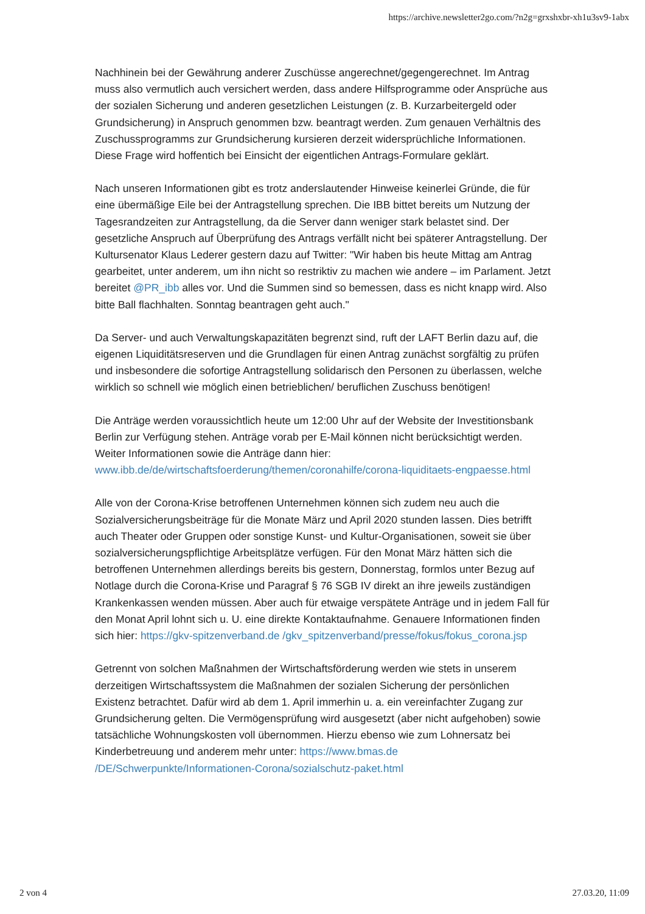https://archive.newsletter2go.com/?n2g=grxshxbr-xh1u3sv9-1abx
Nachhinein bei der Gewährung anderer Zuschüsse angerechnet/gegengerechnet. Im Antrag muss also vermutlich auch versichert werden, dass andere Hilfsprogramme oder Ansprüche aus der sozialen Sicherung und anderen gesetzlichen Leistungen (z. B. Kurzarbeitergeld oder Grundsicherung) in Anspruch genommen bzw. beantragt werden. Zum genauen Verhältnis des Zuschussprogramms zur Grundsicherung kursieren derzeit widersprüchliche Informationen. Diese Frage wird hoffentich bei Einsicht der eigentlichen Antrags-Formulare geklärt.
Nach unseren Informationen gibt es trotz anderslautender Hinweise keinerlei Gründe, die für eine übermäßige Eile bei der Antragstellung sprechen. Die IBB bittet bereits um Nutzung der Tagesrandzeiten zur Antragstellung, da die Server dann weniger stark belastet sind. Der gesetzliche Anspruch auf Überprüfung des Antrags verfällt nicht bei späterer Antragstellung. Der Kultursenator Klaus Lederer gestern dazu auf Twitter: "Wir haben bis heute Mittag am Antrag gearbeitet, unter anderem, um ihn nicht so restriktiv zu machen wie andere – im Parlament. Jetzt bereitet @PR_ibb alles vor. Und die Summen sind so bemessen, dass es nicht knapp wird. Also bitte Ball flachhalten. Sonntag beantragen geht auch."
Da Server- und auch Verwaltungskapazitäten begrenzt sind, ruft der LAFT Berlin dazu auf, die eigenen Liquiditätsreserven und die Grundlagen für einen Antrag zunächst sorgfältig zu prüfen und insbesondere die sofortige Antragstellung solidarisch den Personen zu überlassen, welche wirklich so schnell wie möglich einen betrieblichen/ beruflichen Zuschuss benötigen!
Die Anträge werden voraussichtlich heute um 12:00 Uhr auf der Website der Investitionsbank Berlin zur Verfügung stehen. Anträge vorab per E-Mail können nicht berücksichtigt werden. Weiter Informationen sowie die Anträge dann hier: www.ibb.de/de/wirtschaftsfoerderung/themen/coronahilfe/corona-liquiditaets-engpaesse.html
Alle von der Corona-Krise betroffenen Unternehmen können sich zudem neu auch die Sozialversicherungsbeiträge für die Monate März und April 2020 stunden lassen. Dies betrifft auch Theater oder Gruppen oder sonstige Kunst- und Kultur-Organisationen, soweit sie über sozialversicherungspflichtige Arbeitsplätze verfügen. Für den Monat März hätten sich die betroffenen Unternehmen allerdings bereits bis gestern, Donnerstag, formlos unter Bezug auf Notlage durch die Corona-Krise und Paragraf § 76 SGB IV direkt an ihre jeweils zuständigen Krankenkassen wenden müssen. Aber auch für etwaige verspätete Anträge und in jedem Fall für den Monat April lohnt sich u. U. eine direkte Kontaktaufnahme. Genauere Informationen finden sich hier: https://gkv-spitzenverband.de /gkv_spitzenverband/presse/fokus/fokus_corona.jsp
Getrennt von solchen Maßnahmen der Wirtschaftsförderung werden wie stets in unserem derzeitigen Wirtschaftssystem die Maßnahmen der sozialen Sicherung der persönlichen Existenz betrachtet. Dafür wird ab dem 1. April immerhin u. a. ein vereinfachter Zugang zur Grundsicherung gelten. Die Vermögensprüfung wird ausgesetzt (aber nicht aufgehoben) sowie tatsächliche Wohnungskosten voll übernommen. Hierzu ebenso wie zum Lohnersatz bei Kinderbetreuung und anderem mehr unter: https://www.bmas.de /DE/Schwerpunkte/Informationen-Corona/sozialschutz-paket.html
2 von 4 27.03.20, 11:09